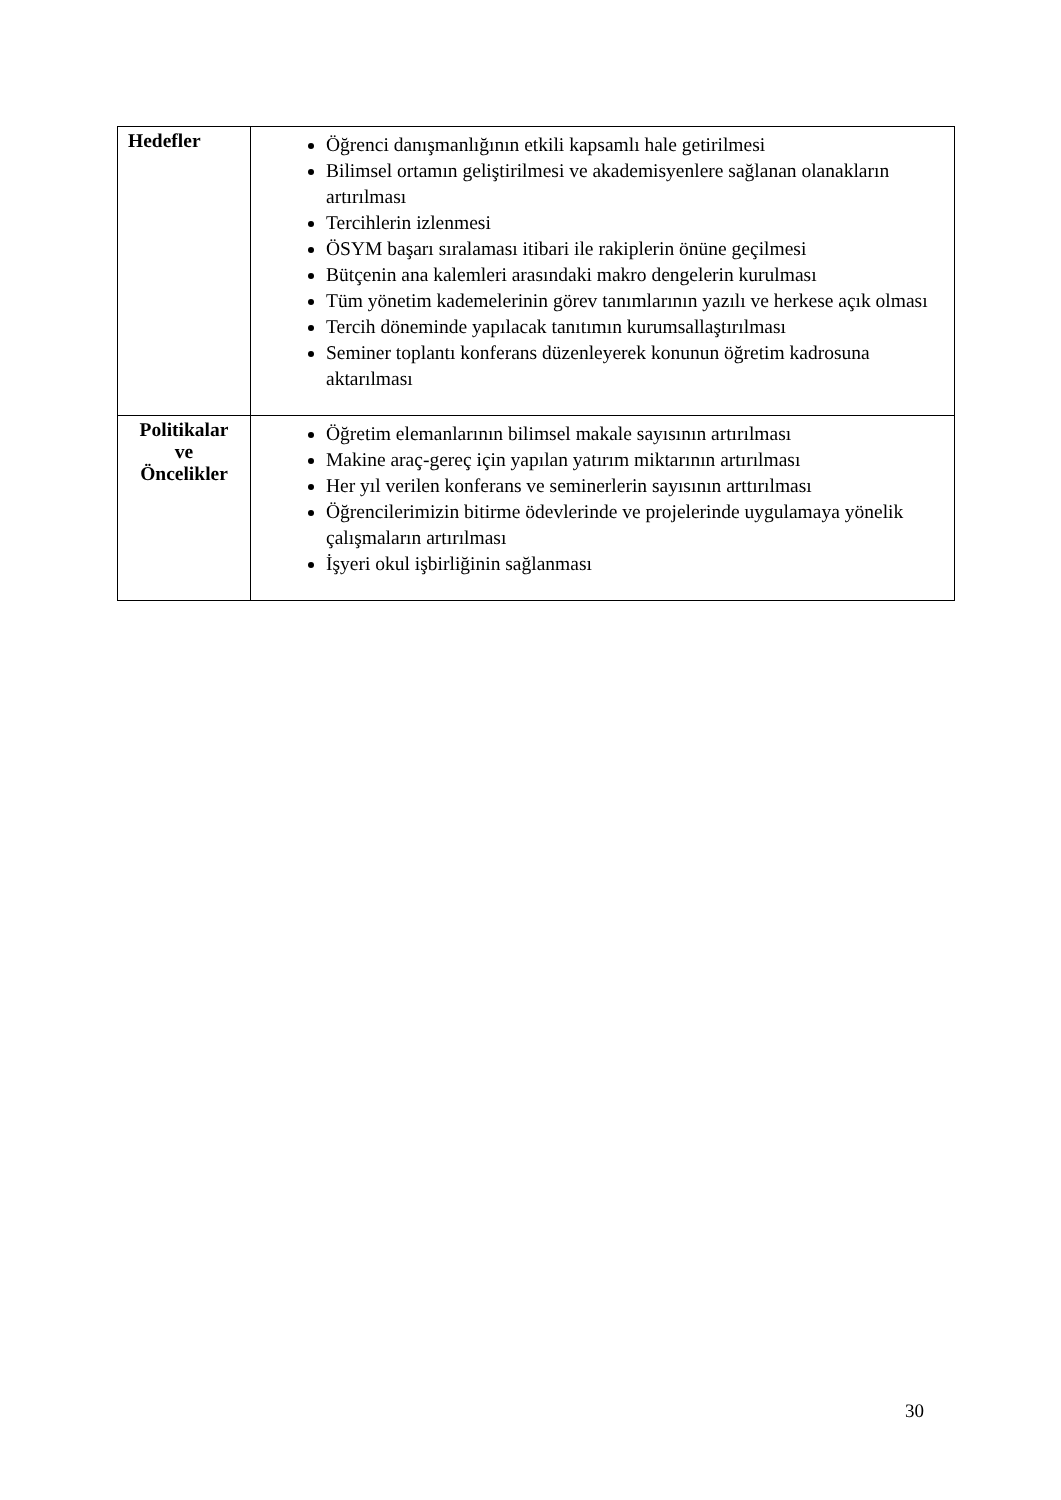| Hedefler | Öğrenci danışmanlığının etkili kapsamlı hale getirilmesi Bilimsel ortamın geliştirilmesi ve akademisyenlere sağlanan olanakların artırılması Tercihlerin izlenmesi ÖSYM başarı sıralaması itibari ile rakiplerin önüne geçilmesi Bütçenin ana kalemleri arasındaki makro dengelerin kurulması Tüm yönetim kademelerinin görev tanımlarının yazılı ve herkese açık olması Tercih döneminde yapılacak tanıtımın kurumsallaştırılması Seminer toplantı konferans düzenleyerek konunun öğretim kadrosuna aktarılması |
| Politikalar ve Öncelikler | Öğretim elemanlarının bilimsel makale sayısının artırılması Makine araç-gereç için yapılan yatırım miktarının artırılması Her yıl verilen konferans ve seminerlerin sayısının arttırılması Öğrencilerimizin bitirme ödevlerinde ve projelerinde uygulamaya yönelik çalışmaların artırılması İşyeri okul işbirliğinin sağlanması |
30